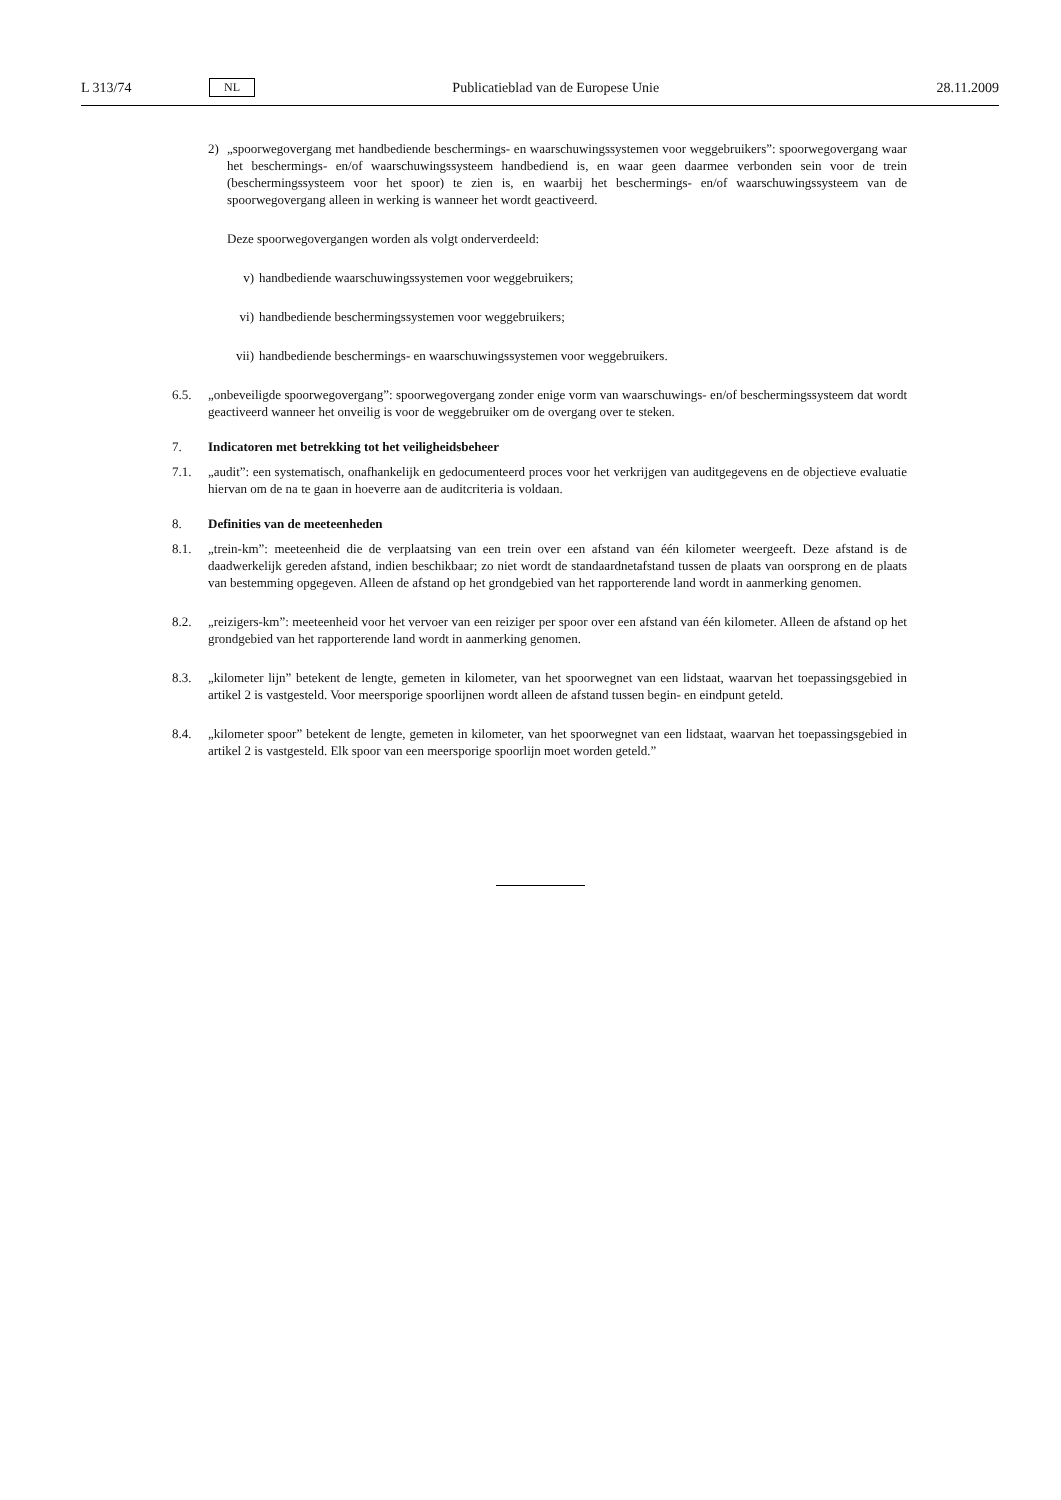L 313/74 NL Publicatieblad van de Europese Unie 28.11.2009
2) „spoorwegovergang met handbediende beschermings- en waarschuwingssystemen voor weggebruikers”: spoorwegovergang waar het beschermings- en/of waarschuwingssysteem handbediend is, en waar geen daarmee verbonden sein voor de trein (beschermingssysteem voor het spoor) te zien is, en waarbij het beschermings- en/of waarschuwingssysteem van de spoorwegovergang alleen in werking is wanneer het wordt geactiveerd.
Deze spoorwegovergangen worden als volgt onderverdeeld:
v) handbediende waarschuwingssystemen voor weggebruikers;
vi) handbediende beschermingssystemen voor weggebruikers;
vii) handbediende beschermings- en waarschuwingssystemen voor weggebruikers.
6.5. „onbeveiligde spoorwegovergang”: spoorwegovergang zonder enige vorm van waarschuwings- en/of beschermingssysteem dat wordt geactiveerd wanneer het onveilig is voor de weggebruiker om de overgang over te steken.
7. Indicatoren met betrekking tot het veiligheidsbeheer
7.1. „audit”: een systematisch, onafhankelijk en gedocumenteerd proces voor het verkrijgen van auditgegevens en de objectieve evaluatie hiervan om de na te gaan in hoeverre aan de auditcriteria is voldaan.
8. Definities van de meeteenheden
8.1. „trein-km”: meeteenheid die de verplaatsing van een trein over een afstand van één kilometer weergeeft. Deze afstand is de daadwerkelijk gereden afstand, indien beschikbaar; zo niet wordt de standaardnetafstand tussen de plaats van oorsprong en de plaats van bestemming opgegeven. Alleen de afstand op het grondgebied van het rapporterende land wordt in aanmerking genomen.
8.2. „reizigers-km”: meeteenheid voor het vervoer van een reiziger per spoor over een afstand van één kilometer. Alleen de afstand op het grondgebied van het rapporterende land wordt in aanmerking genomen.
8.3. „kilometer lijn” betekent de lengte, gemeten in kilometer, van het spoorwegnet van een lidstaat, waarvan het toepassingsgebied in artikel 2 is vastgesteld. Voor meersporige spoorlijnen wordt alleen de afstand tussen begin- en eindpunt geteld.
8.4. „kilometer spoor” betekent de lengte, gemeten in kilometer, van het spoorwegnet van een lidstaat, waarvan het toepassingsgebied in artikel 2 is vastgesteld. Elk spoor van een meersporige spoorlijn moet worden geteld.”